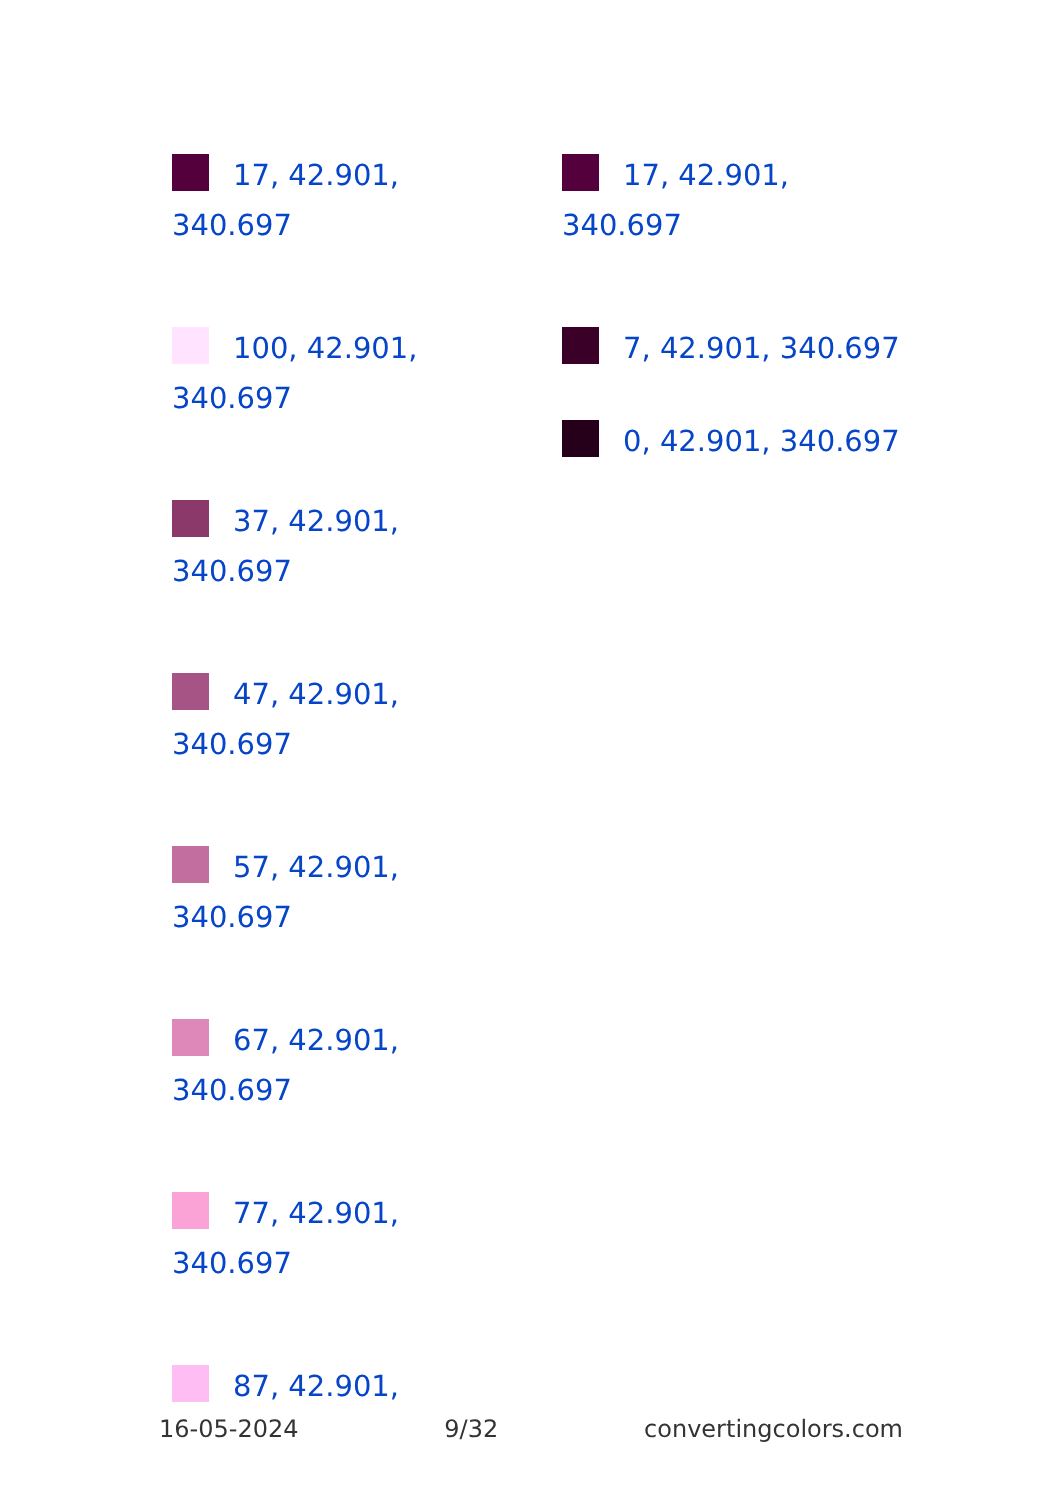17, 42.901, 340.697
100, 42.901, 340.697
37, 42.901, 340.697
47, 42.901, 340.697
57, 42.901, 340.697
67, 42.901, 340.697
77, 42.901, 340.697
87, 42.901,
17, 42.901, 340.697
7, 42.901, 340.697
0, 42.901, 340.697
16-05-2024 9/32 convertingcolors.com